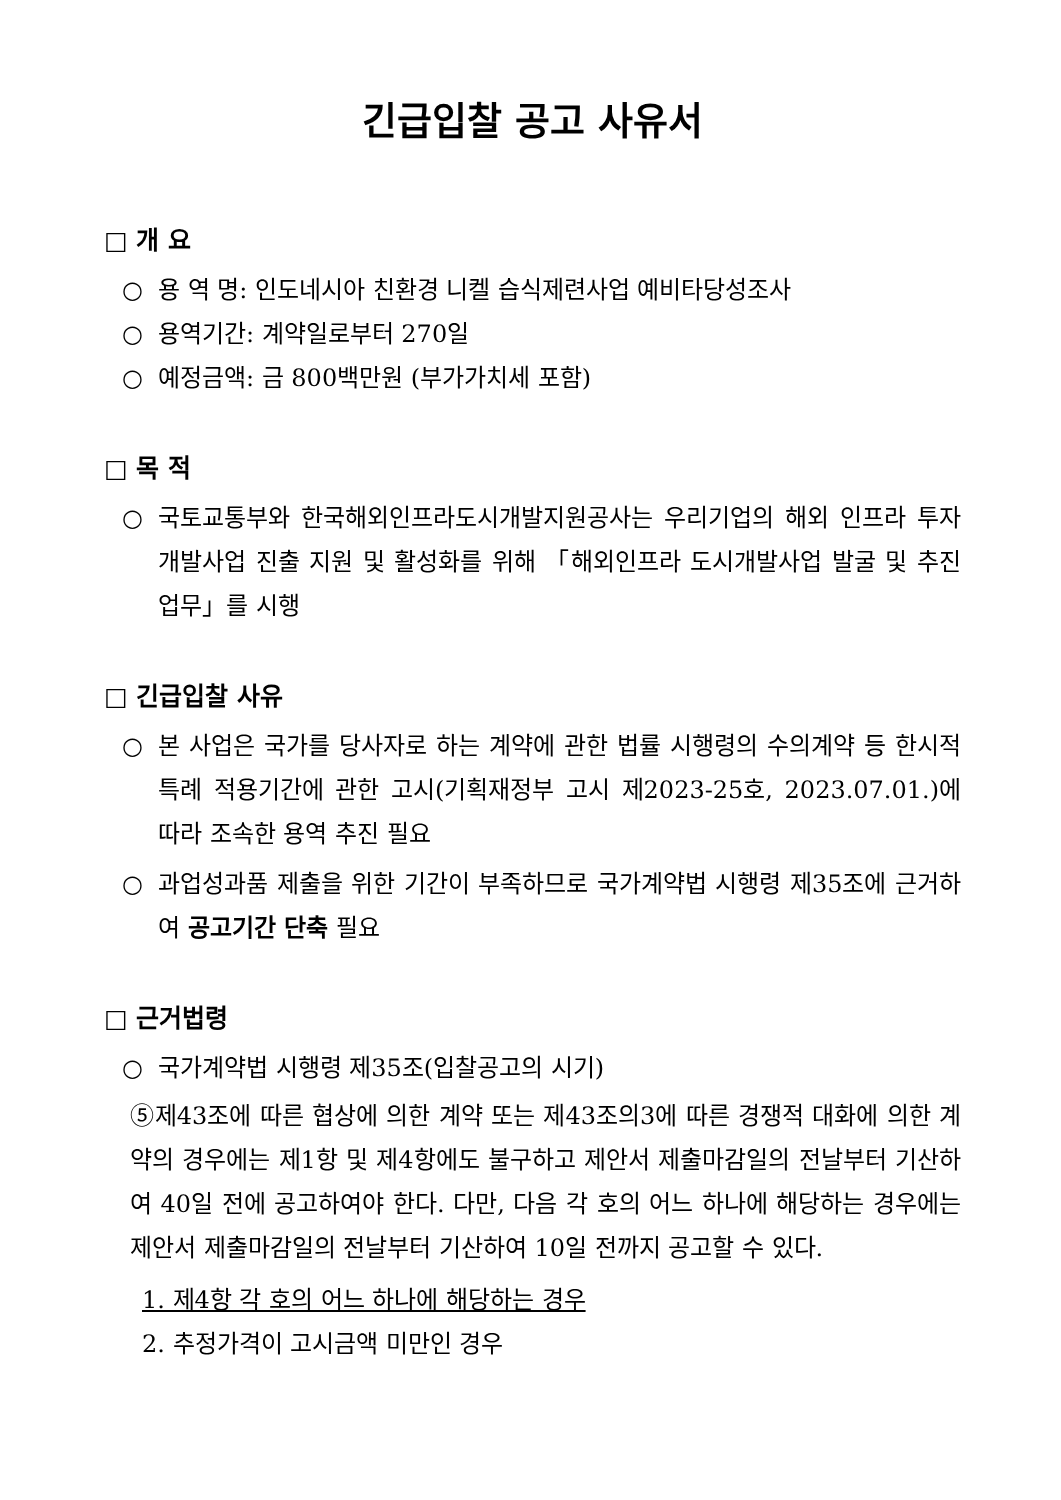긴급입찰 공고 사유서
□ 개 요
○ 용 역 명: 인도네시아 친환경 니켈 습식제련사업 예비타당성조사
○ 용역기간: 계약일로부터 270일
○ 예정금액: 금 800백만원 (부가가치세 포함)
□ 목 적
○ 국토교통부와 한국해외인프라도시개발지원공사는 우리기업의 해외 인프라 투자개발사업 진출 지원 및 활성화를 위해 「해외인프라 도시개발사업 발굴 및 추진 업무」를 시행
□ 긴급입찰 사유
○ 본 사업은 국가를 당사자로 하는 계약에 관한 법률 시행령의 수의계약 등 한시적 특례 적용기간에 관한 고시(기획재정부 고시 제2023-25호, 2023.07.01.)에 따라 조속한 용역 추진 필요
○ 과업성과품 제출을 위한 기간이 부족하므로 국가계약법 시행령 제35조에 근거하여 공고기간 단축 필요
□ 근거법령
○ 국가계약법 시행령 제35조(입찰공고의 시기)
⑤제43조에 따른 협상에 의한 계약 또는 제43조의3에 따른 경쟁적 대화에 의한 계약의 경우에는 제1항 및 제4항에도 불구하고 제안서 제출마감일의 전날부터 기산하여 40일 전에 공고하여야 한다. 다만, 다음 각 호의 어느 하나에 해당하는 경우에는 제안서 제출마감일의 전날부터 기산하여 10일 전까지 공고할 수 있다.
1. 제4항 각 호의 어느 하나에 해당하는 경우
2. 추정가격이 고시금액 미만인 경우